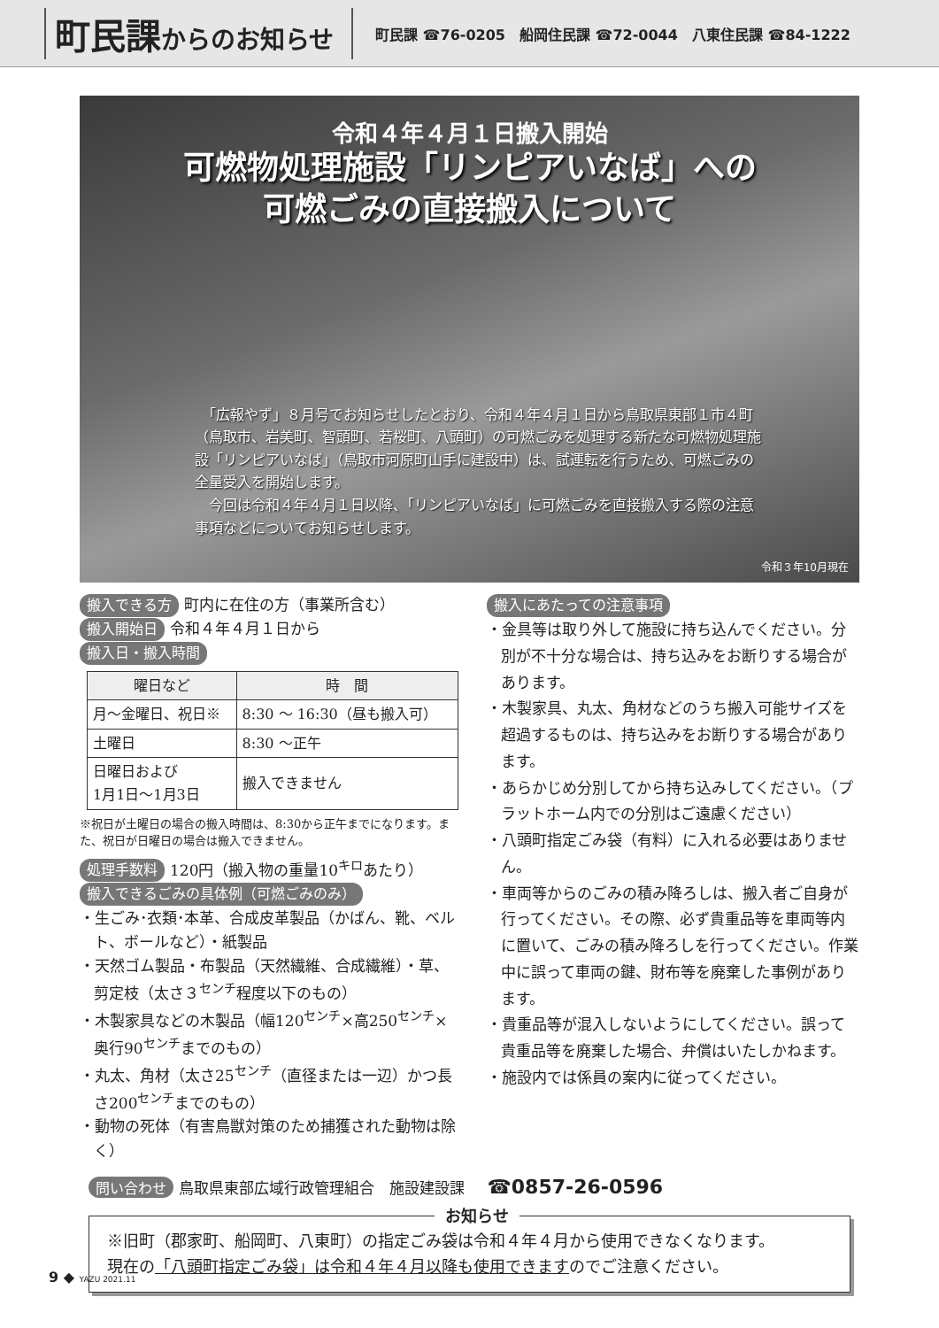町民課からのお知らせ
町民課 ☎76-0205　船岡住民課 ☎72-0044　八東住民課 ☎84-1222
令和４年４月１日搬入開始
可燃物処理施設「リンピアいなば」への
可燃ごみの直接搬入について
　「広報やず」８月号でお知らせしたとおり、令和４年４月１日から鳥取県東部１市４町（鳥取市、岩美町、智頭町、若桜町、八頭町）の可燃ごみを処理する新たな可燃物処理施設「リンピアいなば」（鳥取市河原町山手に建設中）は、試運転を行うため、可燃ごみの全量受入を開始します。
　今回は令和４年４月１日以降、「リンピアいなば」に可燃ごみを直接搬入する際の注意事項などについてお知らせします。
令和３年10月現在
搬入できる方 町内に在住の方（事業所含む）
搬入開始日 令和４年４月１日から
搬入日・搬入時間
| 曜日など | 時 間 |
| --- | --- |
| 月～金曜日、祝日※ | 8:30 ～ 16:30（昼も搬入可） |
| 土曜日 | 8:30 ～正午 |
| 日曜日および 1月1日～1月3日 | 搬入できません |
※祝日が土曜日の場合の搬入時間は、8:30から正午までになります。また、祝日が日曜日の場合は搬入できません。
処理手数料 120円（搬入物の重量10<sup>キロ</sup>あたり）
搬入できるごみの具体例（可燃ごみのみ）
・生ごみ･衣類･本革、合成皮革製品（かばん、靴、ベルト、ボールなど）・紙製品
・天然ゴム製品・布製品（天然繊維、合成繊維）・草、剪定枝（太さ３<sup>センチ</sup>程度以下のもの）
・木製家具などの木製品（幅120<sup>センチ</sup>×高250<sup>センチ</sup>×奥行90<sup>センチ</sup>までのもの）
・丸太、角材（太さ25<sup>センチ</sup>（直径または一辺）かつ長さ200<sup>センチ</sup>までのもの）
・動物の死体（有害鳥獣対策のため捕獲された動物は除く）
搬入にあたっての注意事項
・金具等は取り外して施設に持ち込んでください。分別が不十分な場合は、持ち込みをお断りする場合があります。
・木製家具、丸太、角材などのうち搬入可能サイズを超過するものは、持ち込みをお断りする場合があります。
・あらかじめ分別してから持ち込みしてください。（プラットホーム内での分別はご遠慮ください）
・八頭町指定ごみ袋（有料）に入れる必要はありません。
・車両等からのごみの積み降ろしは、搬入者ご自身が行ってください。その際、必ず貴重品等を車両等内に置いて、ごみの積み降ろしを行ってください。作業中に誤って車両の鍵、財布等を廃棄した事例があります。
・貴重品等が混入しないようにしてください。誤って貴重品等を廃棄した場合、弁償はいたしかねます。
・施設内では係員の案内に従ってください。
問い合わせ 鳥取県東部広域行政管理組合　施設建設課 ☎0857-26-0596
お知らせ
※旧町（郡家町、船岡町、八東町）の指定ごみ袋は令和４年４月から使用できなくなります。
現在の「八頭町指定ごみ袋」は令和４年４月以降も使用できますのでご注意ください。
9 ◆ YAZU 2021.11